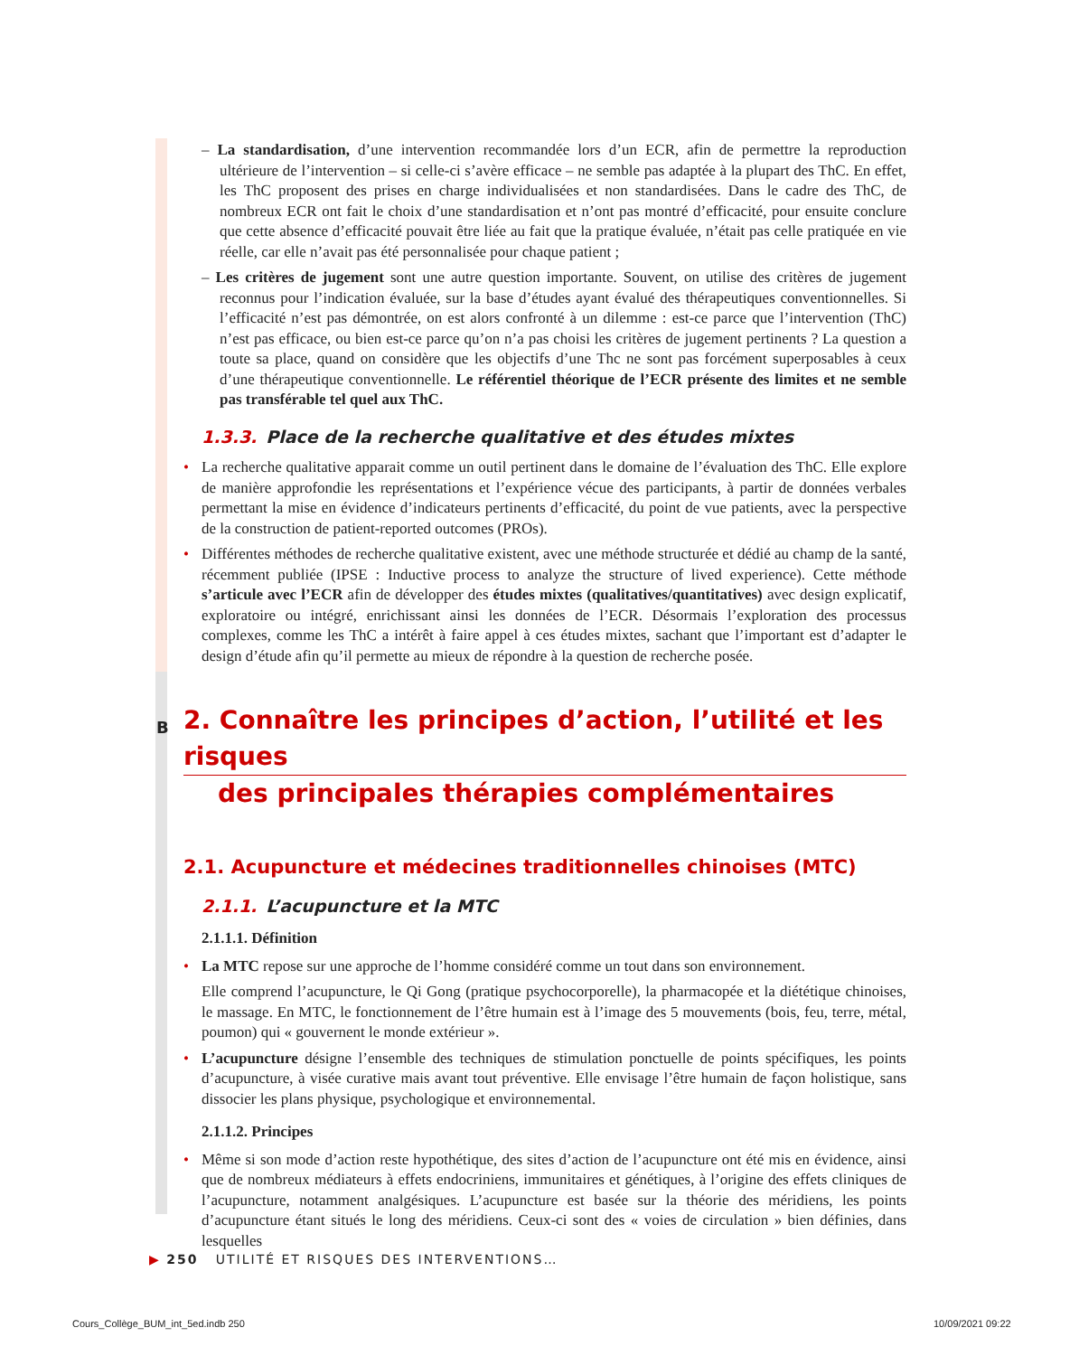– La standardisation, d’une intervention recommandée lors d’un ECR, afin de permettre la reproduction ultérieure de l’intervention – si celle-ci s’avère efficace – ne semble pas adaptée à la plupart des ThC. En effet, les ThC proposent des prises en charge individualisées et non standardisées. Dans le cadre des ThC, de nombreux ECR ont fait le choix d’une standardisation et n’ont pas montré d’efficacité, pour ensuite conclure que cette absence d’efficacité pouvait être liée au fait que la pratique évaluée, n’était pas celle pratiquée en vie réelle, car elle n’avait pas été personnalisée pour chaque patient ;
– Les critères de jugement sont une autre question importante. Souvent, on utilise des critères de jugement reconnus pour l’indication évaluée, sur la base d’études ayant évalué des thérapeutiques conventionnelles. Si l’efficacité n’est pas démontrée, on est alors confronté à un dilemme : est-ce parce que l’intervention (ThC) n’est pas efficace, ou bien est-ce parce qu’on n’a pas choisi les critères de jugement pertinents ? La question a toute sa place, quand on considère que les objectifs d’une Thc ne sont pas forcément superposables à ceux d’une thérapeutique conventionnelle. Le référentiel théorique de l’ECR présente des limites et ne semble pas transférable tel quel aux ThC.
1.3.3. Place de la recherche qualitative et des études mixtes
• La recherche qualitative apparait comme un outil pertinent dans le domaine de l’évaluation des ThC. Elle explore de manière approfondie les représentations et l’expérience vécue des participants, à partir de données verbales permettant la mise en évidence d’indicateurs pertinents d’efficacité, du point de vue patients, avec la perspective de la construction de patient-reported outcomes (PROs).
• Différentes méthodes de recherche qualitative existent, avec une méthode structurée et dédié au champ de la santé, récemment publiée (IPSE : Inductive process to analyze the structure of lived experience). Cette méthode s’articule avec l’ECR afin de développer des études mixtes (qualitatives/quantitatives) avec design explicatif, exploratoire ou intégré, enrichissant ainsi les données de l’ECR. Désormais l’exploration des processus complexes, comme les ThC a intérêt à faire appel à ces études mixtes, sachant que l’important est d’adapter le design d’étude afin qu’il permette au mieux de répondre à la question de recherche posée.
B 2. Connaître les principes d’action, l’utilité et les risques
des principales thérapies complémentaires
2.1. Acupuncture et médecines traditionnelles chinoises (MTC)
2.1.1. L’acupuncture et la MTC
2.1.1.1. Définition
• La MTC repose sur une approche de l’homme considéré comme un tout dans son environnement.
Elle comprend l’acupuncture, le Qi Gong (pratique psychocorporelle), la pharmacopée et la diététique chinoises, le massage. En MTC, le fonctionnement de l’être humain est à l’image des 5 mouvements (bois, feu, terre, métal, poumon) qui « gouvernent le monde extérieur ».
• L’acupuncture désigne l’ensemble des techniques de stimulation ponctuelle de points spécifiques, les points d’acupuncture, à visée curative mais avant tout préventive. Elle envisage l’être humain de façon holistique, sans dissocier les plans physique, psychologique et environnemental.
2.1.1.2. Principes
• Même si son mode d’action reste hypothétique, des sites d’action de l’acupuncture ont été mis en évidence, ainsi que de nombreux médiateurs à effets endocriniens, immunitaires et génétiques, à l’origine des effets cliniques de l’acupuncture, notamment analgésiques. L’acupuncture est basée sur la théorie des méridiens, les points d’acupuncture étant situés le long des méridiens. Ceux-ci sont des « voies de circulation » bien définies, dans lesquelles
▶ 250 UTILITÉ ET RISQUES DES INTERVENTIONS…
Cours_Collège_BUM_int_5ed.indb 250
10/09/2021 09:22